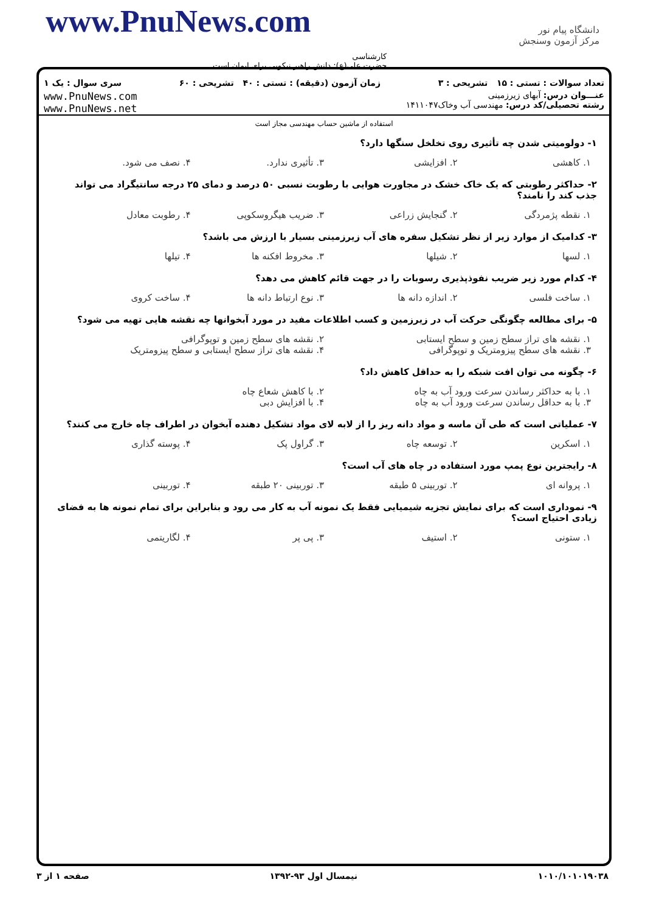www.PnuNews.com
دانشگاه پیام نور
مرکز آزمون وسنجش
کارشناسی
حضرت علی(ع): دانش راهبر نیکویی برای ایمان است
تعداد سوالات : تستی : ۱۵ تشریحی : ۳ زمان آزمون (دقیقه) : تستی : ۴۰ تشریحی : ۶۰ سری سوال : یک ۱
عنـــوان درس: آبهای زیرزمینی
رشته تحصیلی/کد درس: مهندسی آب وخاک۱۴۱۱۰۴۷
www.PnuNews.com
www.PnuNews.net
استفاده از ماشین حساب مهندسی مجاز است
۱- دولومیتی شدن چه تأثیری روی تخلخل سنگها دارد؟
۱. کاهشی ۲. افزایشی ۳. تأثیری ندارد. ۴. نصف می شود.
۲- حداکثر رطوبتی که یک خاک خشک در مجاورت هوایی با رطوبت نسبی ۵۰ درصد و دمای ۲۵ درجه سانتیگراد می تواند جذب کند را نامند؟
۱. نقطه پژمردگی ۲. گنجایش زراعی ۳. ضریب هیگروسکوپی ۴. رطوبت معادل
۳- کدامیک از موارد زیر از نظر تشکیل سفره های آب زیرزمینی بسیار با ارزش می باشد؟
۱. لسها ۲. شیلها ۳. مخروط افکنه ها ۴. تیلها
۴- کدام مورد زیر ضریب نفوذپذیری رسوبات را در جهت قائم کاهش می دهد؟
۱. ساخت فلسی ۲. اندازه دانه ها ۳. نوع ارتباط دانه ها ۴. ساخت کروی
۵- برای مطالعه چگونگی حرکت آب در زیرزمین و کسب اطلاعات مفید در مورد آبخوانها چه نقشه هایی تهیه می شود؟
۱. نقشه های تراز سطح زمین و سطح ایستابی ۲. نقشه های سطح زمین و توپوگرافی ۳. نقشه های سطح پیزومتریک و توپوگرافی ۴. نقشه های تراز سطح ایستابی و سطح پیزومتریک
۶- چگونه می توان افت شبکه را به حداقل کاهش داد؟
۱. با به حداکثر رساندن سرعت ورود آب به چاه ۲. با کاهش شعاع چاه ۳. با به حداقل رساندن سرعت ورود آب به چاه ۴. با افزایش دبی
۷- عملیاتی است که طی آن ماسه و مواد دانه ریز را از لابه لای مواد تشکیل دهنده آبخوان در اطراف چاه خارج می کنند؟
۱. اسکرین ۲. توسعه چاه ۳. گراول پک ۴. پوسته گذاری
۸- رایجترین نوع پمپ مورد استفاده در چاه های آب است؟
۱. پروانه ای ۲. توربینی ۵ طبقه ۳. توربینی ۲۰ طبقه ۴. توربینی
۹- نموداری است که برای نمایش تجزیه شیمیایی فقط یک نمونه آب به کار می رود و بنابراین برای تمام نمونه ها به فضای زیادی احتیاج است؟
۱. ستونی ۲. استیف ۳. پی پر ۴. لگاریتمی
۱۰۱۰/۱۰۱۰۱۹۰۳۸ نیمسال اول ۹۳-۱۳۹۲ صفحه ۱ از ۳